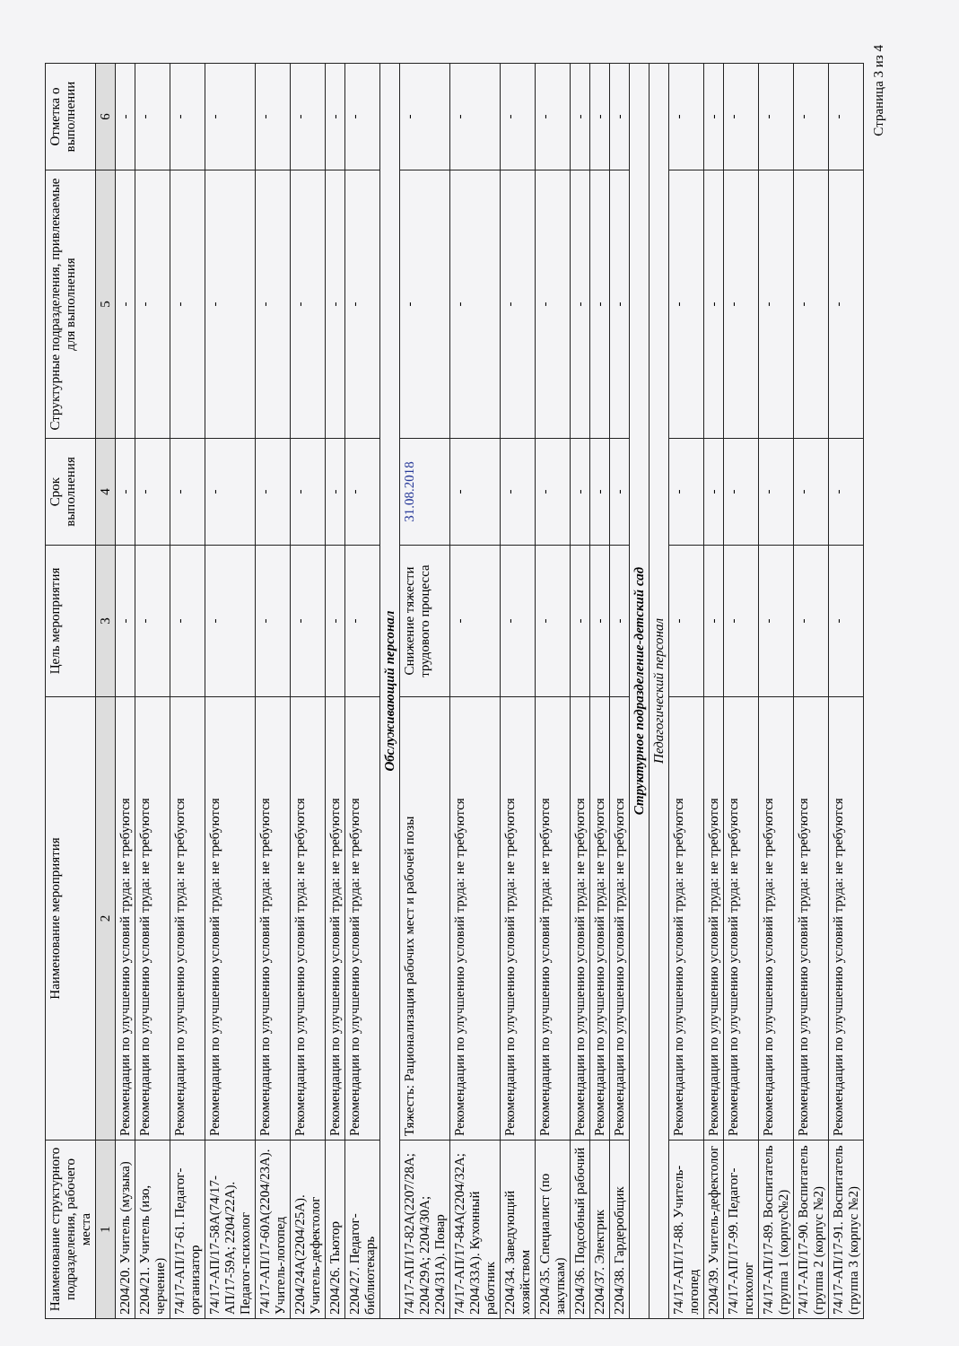| Наименование структурного подразделения, рабочего места | Наименование мероприятия | Цель мероприятия | Срок выполнения | Структурные подразделения, привлекаемые для выполнения | Отметка о выполнении |
| --- | --- | --- | --- | --- | --- |
| 1 | 2 | 3 | 4 | 5 | 6 |
| 2204/20. Учитель (музыка) | Рекомендации по улучшению условий труда: не требуются | - | - | - | - |
| 2204/21. Учитель (изо, черчение) | Рекомендации по улучшению условий труда: не требуются | - | - | - | - |
| 74/17-АП/17-61. Педагог-организатор | Рекомендации по улучшению условий труда: не требуются | - | - | - | - |
| 74/17-АП/17-58А(74/17-АП/17-59А; 2204/22А). Педагог-психолог | Рекомендации по улучшению условий труда: не требуются | - | - | - | - |
| 74/17-АП/17-60А(2204/23А). Учитель-логопед | Рекомендации по улучшению условий труда: не требуются | - | - | - | - |
| 2204/24А(2204/25А). Учитель-дефектолог | Рекомендации по улучшению условий труда: не требуются | - | - | - | - |
| 2204/26. Тьютор | Рекомендации по улучшению условий труда: не требуются | - | - | - | - |
| 2204/27. Педагог- библиотекарь | Рекомендации по улучшению условий труда: не требуются | - | - | - | - |
| Обслуживающий персонал | | | | | |
| 74/17-АП/17-82А(2207/28А; 2204/29А; 2204/30А; 2204/31А). Повар | Тяжесть: Рационализация рабочих мест и рабочей позы | Снижение тяжести трудового процесса | 31.08.2018 | - | - |
| 74/17-АП/17-84А(2204/32А; 2204/33А). Кухонный работник | Рекомендации по улучшению условий труда: не требуются | - | - | - | - |
| 2204/34. Заведующий хозяйством | Рекомендации по улучшению условий труда: не требуются | - | - | - | - |
| 2204/35. Специалист (по закупкам) | Рекомендации по улучшению условий труда: не требуются | - | - | - | - |
| 2204/36. Подсобный рабочий | Рекомендации по улучшению условий труда: не требуются | - | - | - | - |
| 2204/37. Электрик | Рекомендации по улучшению условий труда: не требуются | - | - | - | - |
| 2204/38. Гардеробщик | Рекомендации по улучшению условий труда: не требуются | - | - | - | - |
| Структурное подразделение-детский сад | | | | | |
| Педагогический персонал | | | | | |
| 74/17-АП/17-88. Учитель-логопед | Рекомендации по улучшению условий труда: не требуются | - | - | - | - |
| 2204/39. Учитель-дефектолог | Рекомендации по улучшению условий труда: не требуются | - | - | - | - |
| 74/17-АП/17-99. Педагог-психолог | Рекомендации по улучшению условий труда: не требуются | - | - | - | - |
| 74/17-АП/17-89. Воспитатель (группа 1 (корпус№2) | Рекомендации по улучшению условий труда: не требуются | - | - | - | - |
| 74/17-АП/17-90. Воспитатель (группа 2 (корпус №2) | Рекомендации по улучшению условий труда: не требуются | - | - | - | - |
| 74/17-АП/17-91. Воспитатель (группа 3 (корпус №2) | Рекомендации по улучшению условий труда: не требуются | - | - | - | - |
Страница 3 из 4